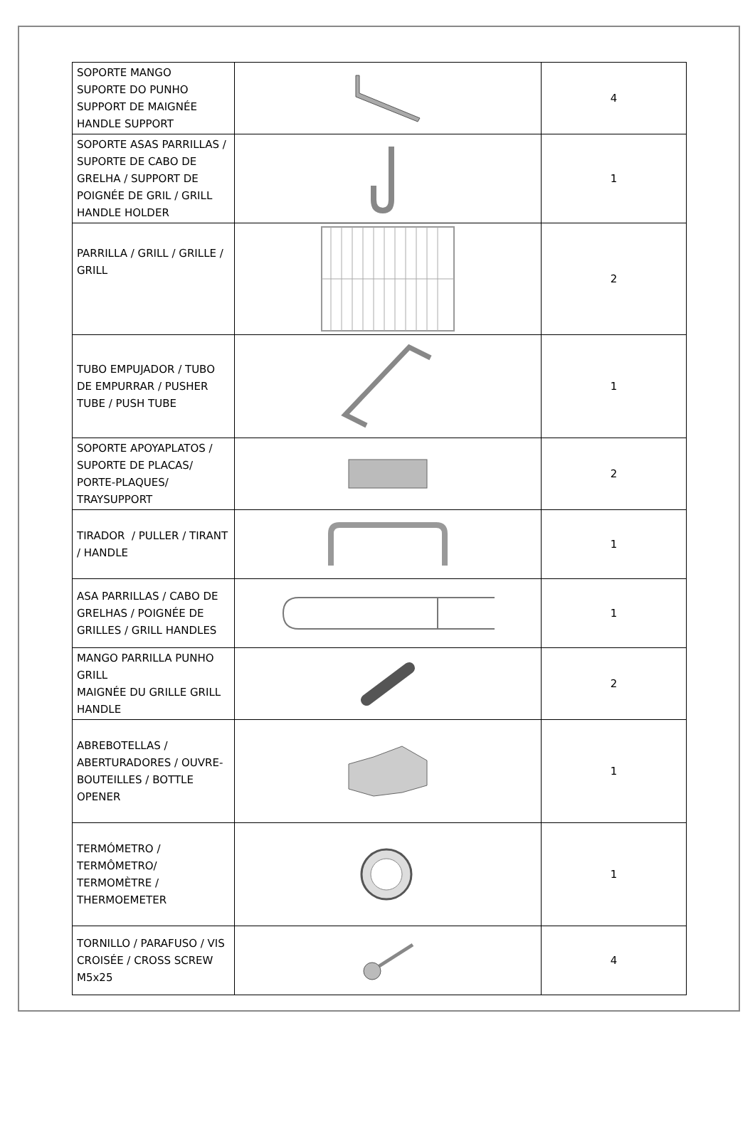| SOPORTE MANGO SUPORTE DO PUNHO SUPPORT DE MAIGNÉE HANDLE SUPPORT | | 4 |
| SOPORTE ASAS PARRILLAS / SUPORTE DE CABO DE GRELHA / SUPPORT DE POIGNÉE DE GRIL / GRILL HANDLE HOLDER | | 1 |
| PARRILLA / GRILL / GRILLE / GRILL | | 2 |
| TUBO EMPUJADOR / TUBO DE EMPURRAR / PUSHER TUBE / PUSH TUBE | | 1 |
| SOPORTE APOYAPLATOS / SUPORTE DE PLACAS/ PORTE-PLAQUES/ TRAYSUPPORT | | 2 |
| TIRADOR / PULLER / TIRANT / HANDLE | | 1 |
| ASA PARRILLAS / CABO DE GRELHAS / POIGNÉE DE GRILLES / GRILL HANDLES | | 1 |
| MANGO PARRILLA PUNHO GRILL MAIGNÉE DU GRILLE GRILL HANDLE | | 2 |
| ABREBOTELLAS / ABERTURADORES / OUVRE-BOUTEILLES / BOTTLE OPENER | | 1 |
| TERMÓMETRO / TERMÔMETRO/ TERMOMÈTRE / THERMOEMETER | | 1 |
| TORNILLO / PARAFUSO / VIS CROISÉE / CROSS SCREW M5x25 | | 4 |